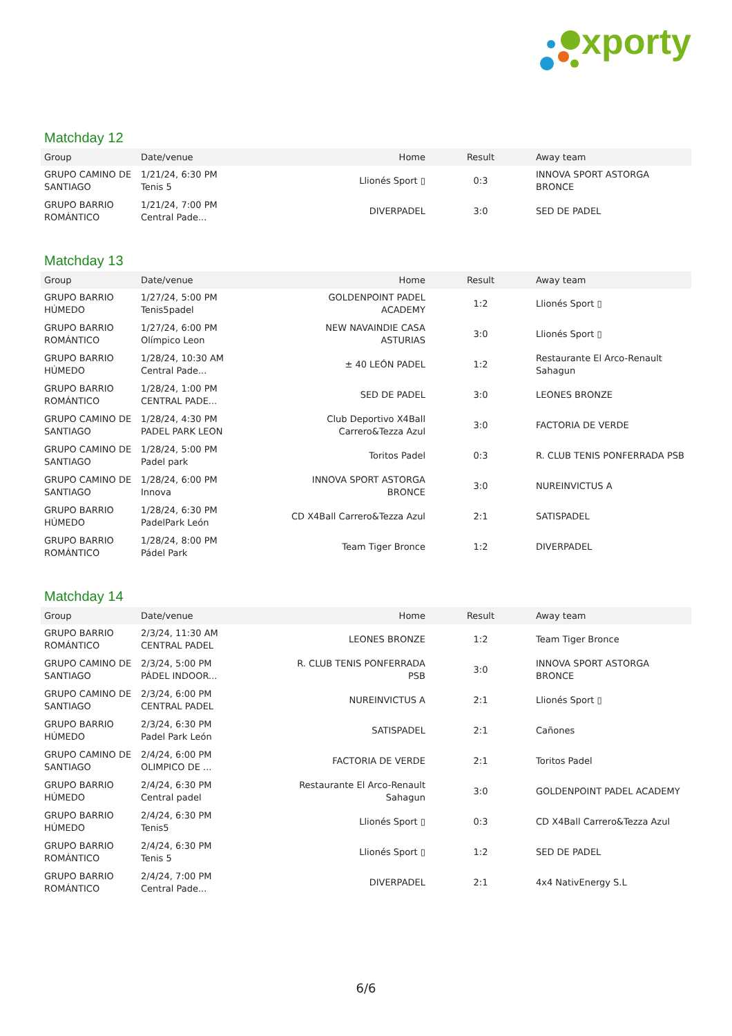xporty
Matchday 12
| Group | Date/venue | Home | Result | Away team |
| --- | --- | --- | --- | --- |
| GRUPO CAMINO DE SANTIAGO | 1/21/24, 6:30 PM Tenis 5 | Llionés Sport ▯ | 0:3 | INNOVA SPORT ASTORGA BRONCE |
| GRUPO BARRIO ROMÁNTICO | 1/21/24, 7:00 PM Central Pade... | DIVERPADEL | 3:0 | SED DE PADEL |
Matchday 13
| Group | Date/venue | Home | Result | Away team |
| --- | --- | --- | --- | --- |
| GRUPO BARRIO HÚMEDO | 1/27/24, 5:00 PM Tenis5padel | GOLDENPOINT PADEL ACADEMY | 1:2 | Llionés Sport ▯ |
| GRUPO BARRIO ROMÁNTICO | 1/27/24, 6:00 PM Olímpico Leon | NEW NAVAINDIE CASA ASTURIAS | 3:0 | Llionés Sport ▯ |
| GRUPO BARRIO HÚMEDO | 1/28/24, 10:30 AM Central Pade... | ± 40 LEÓN PADEL | 1:2 | Restaurante El Arco-Renault Sahagun |
| GRUPO BARRIO ROMÁNTICO | 1/28/24, 1:00 PM CENTRAL PADE... | SED DE PADEL | 3:0 | LEONES BRONZE |
| GRUPO CAMINO DE SANTIAGO | 1/28/24, 4:30 PM PADEL PARK LEON | Club Deportivo X4Ball Carrero&Tezza Azul | 3:0 | FACTORIA DE VERDE |
| GRUPO CAMINO DE SANTIAGO | 1/28/24, 5:00 PM Padel park | Toritos Padel | 0:3 | R. CLUB TENIS PONFERRADA PSB |
| GRUPO CAMINO DE SANTIAGO | 1/28/24, 6:00 PM Innova | INNOVA SPORT ASTORGA BRONCE | 3:0 | NUREINVICTUS A |
| GRUPO BARRIO HÚMEDO | 1/28/24, 6:30 PM PadelPark León | CD X4Ball Carrero&Tezza Azul | 2:1 | SATISPADEL |
| GRUPO BARRIO ROMÁNTICO | 1/28/24, 8:00 PM Pádel Park | Team Tiger Bronce | 1:2 | DIVERPADEL |
Matchday 14
| Group | Date/venue | Home | Result | Away team |
| --- | --- | --- | --- | --- |
| GRUPO BARRIO ROMÁNTICO | 2/3/24, 11:30 AM CENTRAL PADEL | LEONES BRONZE | 1:2 | Team Tiger Bronce |
| GRUPO CAMINO DE SANTIAGO | 2/3/24, 5:00 PM PÁDEL INDOOR... | R. CLUB TENIS PONFERRADA PSB | 3:0 | INNOVA SPORT ASTORGA BRONCE |
| GRUPO CAMINO DE SANTIAGO | 2/3/24, 6:00 PM CENTRAL PADEL | NUREINVICTUS A | 2:1 | Llionés Sport ▯ |
| GRUPO BARRIO HÚMEDO | 2/3/24, 6:30 PM Padel Park León | SATISPADEL | 2:1 | Cañones |
| GRUPO CAMINO DE SANTIAGO | 2/4/24, 6:00 PM OLIMPICO DE ... | FACTORIA DE VERDE | 2:1 | Toritos Padel |
| GRUPO BARRIO HÚMEDO | 2/4/24, 6:30 PM Central padel | Restaurante El Arco-Renault Sahagun | 3:0 | GOLDENPOINT PADEL ACADEMY |
| GRUPO BARRIO HÚMEDO | 2/4/24, 6:30 PM Tenis5 | Llionés Sport ▯ | 0:3 | CD X4Ball Carrero&Tezza Azul |
| GRUPO BARRIO ROMÁNTICO | 2/4/24, 6:30 PM Tenis 5 | Llionés Sport ▯ | 1:2 | SED DE PADEL |
| GRUPO BARRIO ROMÁNTICO | 2/4/24, 7:00 PM Central Pade... | DIVERPADEL | 2:1 | 4x4 NativEnergy S.L |
6/6